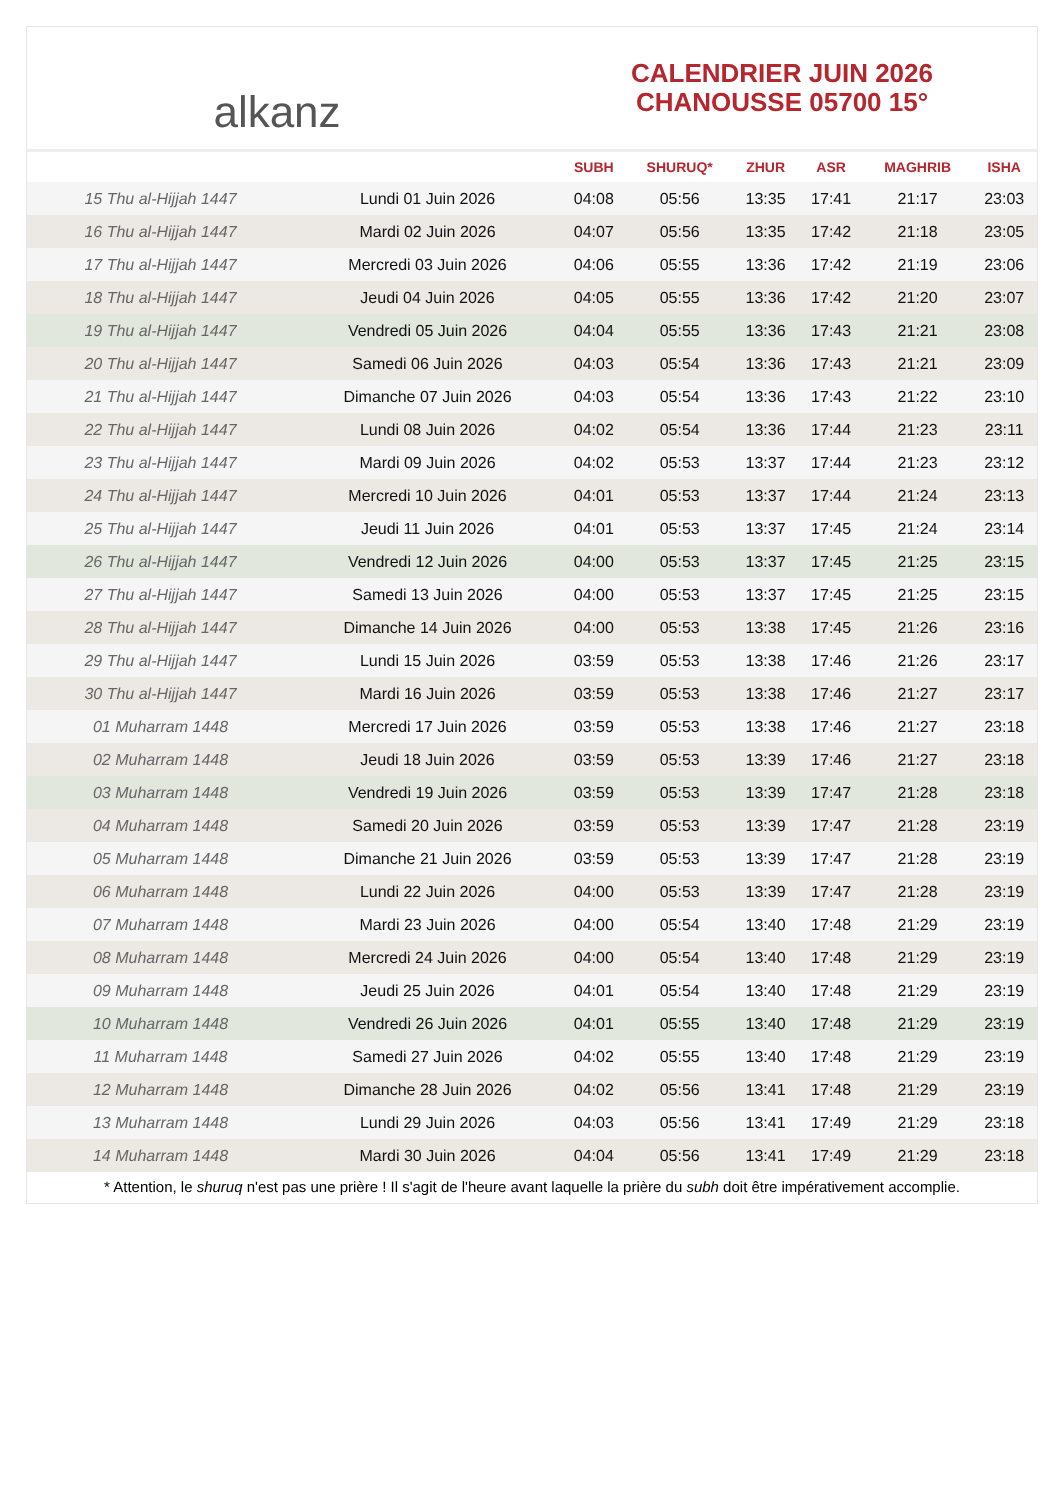alkanz
CALENDRIER JUIN 2026
CHANOUSSE 05700 15°
| | | SUBH | SHURUQ* | ZHUR | ASR | MAGHRIB | ISHA |
| --- | --- | --- | --- | --- | --- | --- | --- |
| 15 Thu al-Hijjah 1447 | Lundi 01 Juin 2026 | 04:08 | 05:56 | 13:35 | 17:41 | 21:17 | 23:03 |
| 16 Thu al-Hijjah 1447 | Mardi 02 Juin 2026 | 04:07 | 05:56 | 13:35 | 17:42 | 21:18 | 23:05 |
| 17 Thu al-Hijjah 1447 | Mercredi 03 Juin 2026 | 04:06 | 05:55 | 13:36 | 17:42 | 21:19 | 23:06 |
| 18 Thu al-Hijjah 1447 | Jeudi 04 Juin 2026 | 04:05 | 05:55 | 13:36 | 17:42 | 21:20 | 23:07 |
| 19 Thu al-Hijjah 1447 | Vendredi 05 Juin 2026 | 04:04 | 05:55 | 13:36 | 17:43 | 21:21 | 23:08 |
| 20 Thu al-Hijjah 1447 | Samedi 06 Juin 2026 | 04:03 | 05:54 | 13:36 | 17:43 | 21:21 | 23:09 |
| 21 Thu al-Hijjah 1447 | Dimanche 07 Juin 2026 | 04:03 | 05:54 | 13:36 | 17:43 | 21:22 | 23:10 |
| 22 Thu al-Hijjah 1447 | Lundi 08 Juin 2026 | 04:02 | 05:54 | 13:36 | 17:44 | 21:23 | 23:11 |
| 23 Thu al-Hijjah 1447 | Mardi 09 Juin 2026 | 04:02 | 05:53 | 13:37 | 17:44 | 21:23 | 23:12 |
| 24 Thu al-Hijjah 1447 | Mercredi 10 Juin 2026 | 04:01 | 05:53 | 13:37 | 17:44 | 21:24 | 23:13 |
| 25 Thu al-Hijjah 1447 | Jeudi 11 Juin 2026 | 04:01 | 05:53 | 13:37 | 17:45 | 21:24 | 23:14 |
| 26 Thu al-Hijjah 1447 | Vendredi 12 Juin 2026 | 04:00 | 05:53 | 13:37 | 17:45 | 21:25 | 23:15 |
| 27 Thu al-Hijjah 1447 | Samedi 13 Juin 2026 | 04:00 | 05:53 | 13:37 | 17:45 | 21:25 | 23:15 |
| 28 Thu al-Hijjah 1447 | Dimanche 14 Juin 2026 | 04:00 | 05:53 | 13:38 | 17:45 | 21:26 | 23:16 |
| 29 Thu al-Hijjah 1447 | Lundi 15 Juin 2026 | 03:59 | 05:53 | 13:38 | 17:46 | 21:26 | 23:17 |
| 30 Thu al-Hijjah 1447 | Mardi 16 Juin 2026 | 03:59 | 05:53 | 13:38 | 17:46 | 21:27 | 23:17 |
| 01 Muharram 1448 | Mercredi 17 Juin 2026 | 03:59 | 05:53 | 13:38 | 17:46 | 21:27 | 23:18 |
| 02 Muharram 1448 | Jeudi 18 Juin 2026 | 03:59 | 05:53 | 13:39 | 17:46 | 21:27 | 23:18 |
| 03 Muharram 1448 | Vendredi 19 Juin 2026 | 03:59 | 05:53 | 13:39 | 17:47 | 21:28 | 23:18 |
| 04 Muharram 1448 | Samedi 20 Juin 2026 | 03:59 | 05:53 | 13:39 | 17:47 | 21:28 | 23:19 |
| 05 Muharram 1448 | Dimanche 21 Juin 2026 | 03:59 | 05:53 | 13:39 | 17:47 | 21:28 | 23:19 |
| 06 Muharram 1448 | Lundi 22 Juin 2026 | 04:00 | 05:53 | 13:39 | 17:47 | 21:28 | 23:19 |
| 07 Muharram 1448 | Mardi 23 Juin 2026 | 04:00 | 05:54 | 13:40 | 17:48 | 21:29 | 23:19 |
| 08 Muharram 1448 | Mercredi 24 Juin 2026 | 04:00 | 05:54 | 13:40 | 17:48 | 21:29 | 23:19 |
| 09 Muharram 1448 | Jeudi 25 Juin 2026 | 04:01 | 05:54 | 13:40 | 17:48 | 21:29 | 23:19 |
| 10 Muharram 1448 | Vendredi 26 Juin 2026 | 04:01 | 05:55 | 13:40 | 17:48 | 21:29 | 23:19 |
| 11 Muharram 1448 | Samedi 27 Juin 2026 | 04:02 | 05:55 | 13:40 | 17:48 | 21:29 | 23:19 |
| 12 Muharram 1448 | Dimanche 28 Juin 2026 | 04:02 | 05:56 | 13:41 | 17:48 | 21:29 | 23:19 |
| 13 Muharram 1448 | Lundi 29 Juin 2026 | 04:03 | 05:56 | 13:41 | 17:49 | 21:29 | 23:18 |
| 14 Muharram 1448 | Mardi 30 Juin 2026 | 04:04 | 05:56 | 13:41 | 17:49 | 21:29 | 23:18 |
* Attention, le shuruq n'est pas une prière ! Il s'agit de l'heure avant laquelle la prière du subh doit être impérativement accomplie.